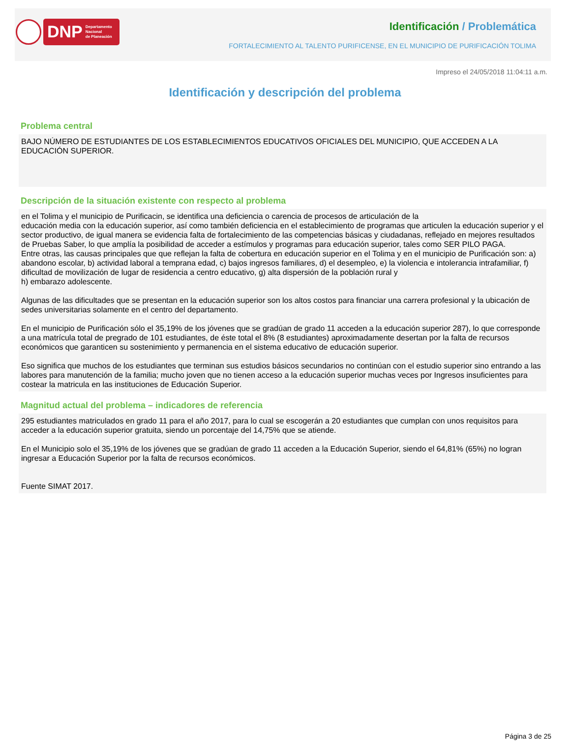DNP Departamento
Nacional
de Planeación
Identificación / Problemática
FORTALECIMIENTO AL TALENTO PURIFICENSE, EN EL MUNICIPIO DE PURIFICACIÓN TOLIMA
Impreso el 24/05/2018 11:04:11 a.m.
Identificación y descripción del problema
Problema central
BAJO NÚMERO DE ESTUDIANTES DE LOS ESTABLECIMIENTOS EDUCATIVOS OFICIALES DEL MUNICIPIO, QUE ACCEDEN A LA EDUCACIÓN SUPERIOR.
Descripción de la situación existente con respecto al problema
en el Tolima y el municipio de Purificacin, se identifica una deficiencia o carencia de procesos de articulación de la
educación media con la educación superior, así como también deficiencia en el establecimiento de programas que articulen la educación superior y el sector productivo, de igual manera se evidencia falta de fortalecimiento de las competencias básicas y ciudadanas, reflejado en mejores resultados de Pruebas Saber, lo que amplía la posibilidad de acceder a estímulos y programas para educación superior, tales como SER PILO PAGA.
Entre otras, las causas principales que que reflejan la falta de cobertura en educación superior en el Tolima y en el municipio de Purificación son: a) abandono escolar, b) actividad laboral a temprana edad, c) bajos ingresos familiares, d) el desempleo, e) la violencia e intolerancia intrafamiliar, f) dificultad de movilización de lugar de residencia a centro educativo, g) alta dispersión de la población rural y
h) embarazo adolescente.
Algunas de las dificultades que se presentan en la educación superior son los altos costos para financiar una carrera profesional y la ubicación de sedes universitarias solamente en el centro del departamento.
En el municipio de Purificación sólo el 35,19% de los jóvenes que se gradúan de grado 11 acceden a la educación superior 287), lo que corresponde a una matrícula total de pregrado de 101 estudiantes, de éste total el 8% (8 estudiantes) aproximadamente desertan por la falta de recursos económicos que garanticen su sostenimiento y permanencia en el sistema educativo de educación superior.
Eso significa que muchos de los estudiantes que terminan sus estudios básicos secundarios no continúan con el estudio superior sino entrando a las labores para manutención de la familia; mucho joven que no tienen acceso a la educación superior muchas veces por Ingresos insuficientes para costear la matricula en las instituciones de Educación Superior.
Magnitud actual del problema – indicadores de referencia
295 estudiantes matriculados en grado 11 para el año 2017, para lo cual se escogerán a 20 estudiantes que cumplan con unos requisitos para acceder a la educación superior gratuita, siendo un porcentaje del 14,75% que se atiende.
En el Municipio solo el 35,19% de los jóvenes que se gradúan de grado 11 acceden a la Educación Superior, siendo el 64,81% (65%) no logran ingresar a Educación Superior por la falta de recursos económicos.
Fuente SIMAT 2017.
Página 3 de 25